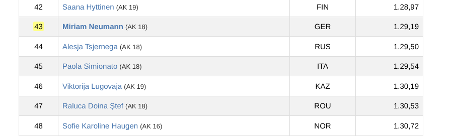| 42 | Saana Hyttinen (AK 19) | FIN | 1.28,97 |
| 43 | Miriam Neumann (AK 18) | GER | 1.29,19 |
| 44 | Alesja Tsjernega (AK 18) | RUS | 1.29,50 |
| 45 | Paola Simionato (AK 18) | ITA | 1.29,54 |
| 46 | Viktorija Lugovaja (AK 19) | KAZ | 1.30,19 |
| 47 | Raluca Doina Ştef (AK 18) | ROU | 1.30,53 |
| 48 | Sofie Karoline Haugen (AK 16) | NOR | 1.30,72 |